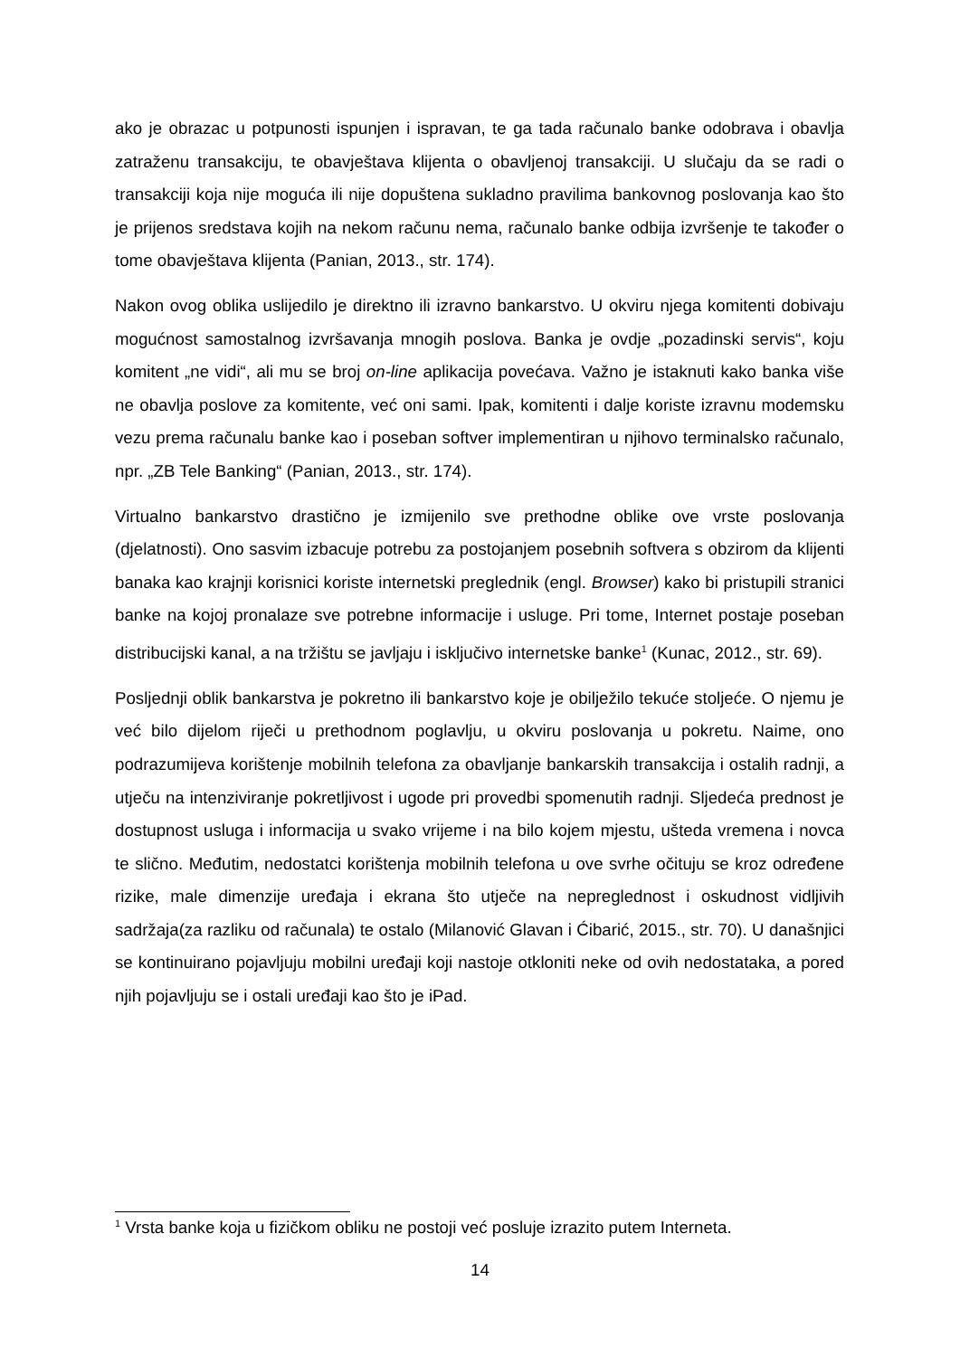ako je obrazac u potpunosti ispunjen i ispravan, te ga tada računalo banke odobrava i obavlja zatraženu transakciju, te obavještava klijenta o obavljenoj transakciji. U slučaju da se radi o transakciji koja nije moguća ili nije dopuštena sukladno pravilima bankovnog poslovanja kao što je prijenos sredstava kojih na nekom računu nema, računalo banke odbija izvršenje te također o tome obavještava klijenta (Panian, 2013., str. 174).
Nakon ovog oblika uslijedilo je direktno ili izravno bankarstvo. U okviru njega komitenti dobivaju mogućnost samostalnog izvršavanja mnogih poslova. Banka je ovdje „pozadinski servis“, koju komitent „ne vidi“, ali mu se broj on-line aplikacija povećava. Važno je istaknuti kako banka više ne obavlja poslove za komitente, već oni sami. Ipak, komitenti i dalje koriste izravnu modemsku vezu prema računalu banke kao i poseban softver implementiran u njihovo terminalsko računalo, npr. „ZB Tele Banking“ (Panian, 2013., str. 174).
Virtualno bankarstvo drastično je izmijenilo sve prethodne oblike ove vrste poslovanja (djelatnosti). Ono sasvim izbacuje potrebu za postojanjem posebnih softvera s obzirom da klijenti banaka kao krajnji korisnici koriste internetski preglednik (engl. Browser) kako bi pristupili stranici banke na kojoj pronalaze sve potrebne informacije i usluge. Pri tome, Internet postaje poseban distribucijski kanal, a na tržištu se javljaju i isključivo internetske banke<sup>1</sup> (Kunac, 2012., str. 69).
Posljednji oblik bankarstva je pokretno ili bankarstvo koje je obilježilo tekuće stoljeće. O njemu je već bilo dijelom riječi u prethodnom poglavlju, u okviru poslovanja u pokretu. Naime, ono podrazumijeva korištenje mobilnih telefona za obavljanje bankarskih transakcija i ostalih radnji, a utječu na intenziviranje pokretljivost i ugode pri provedbi spomenutih radnji. Sljedeća prednost je dostupnost usluga i informacija u svako vrijeme i na bilo kojem mjestu, ušteda vremena i novca te slično. Međutim, nedostatci korištenja mobilnih telefona u ove svrhe očituju se kroz određene rizike, male dimenzije uređaja i ekrana što utječe na nepreglednost i oskudnost vidljivih sadržaja(za razliku od računala) te ostalo (Milanović Glavan i Ćibarić, 2015., str. 70). U današnjici se kontinuirano pojavljuju mobilni uređaji koji nastoje otkloniti neke od ovih nedostataka, a pored njih pojavljuju se i ostali uređaji kao što je iPad.
<sup>1</sup> Vrsta banke koja u fizičkom obliku ne postoji već posluje izrazito putem Interneta.
14